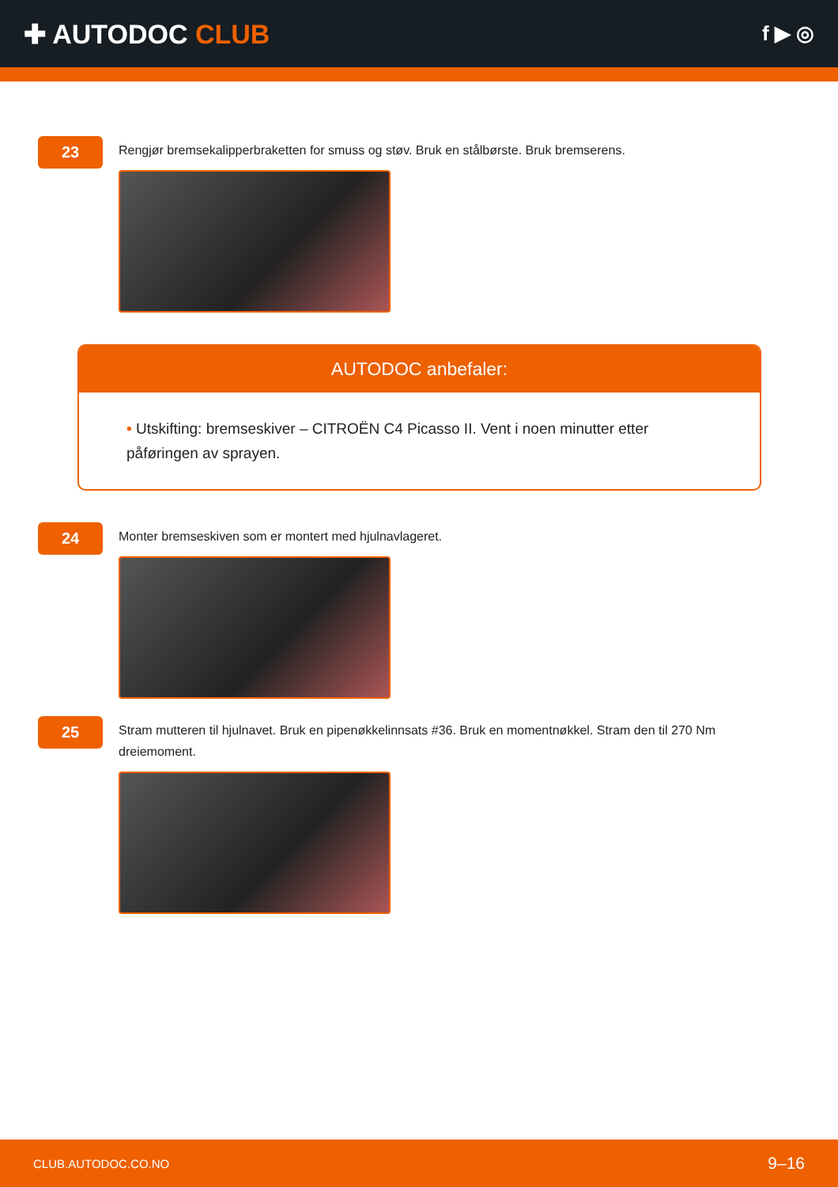✚ AUTODOC CLUB
f ▶ ◎
23
Rengjør bremsekalipperbraketten for smuss og støv. Bruk en stålbørste. Bruk bremserens.
AUTODOC anbefaler:
• Utskifting: bremseskiver – CITROËN C4 Picasso II. Vent i noen minutter etter påføringen av sprayen.
24
Monter bremseskiven som er montert med hjulnavlageret.
25
Stram mutteren til hjulnavet. Bruk en pipenøkkelinnsats #36. Bruk en momentnøkkel. Stram den til 270 Nm dreiemoment.
CLUB.AUTODOC.CO.NO 9–16